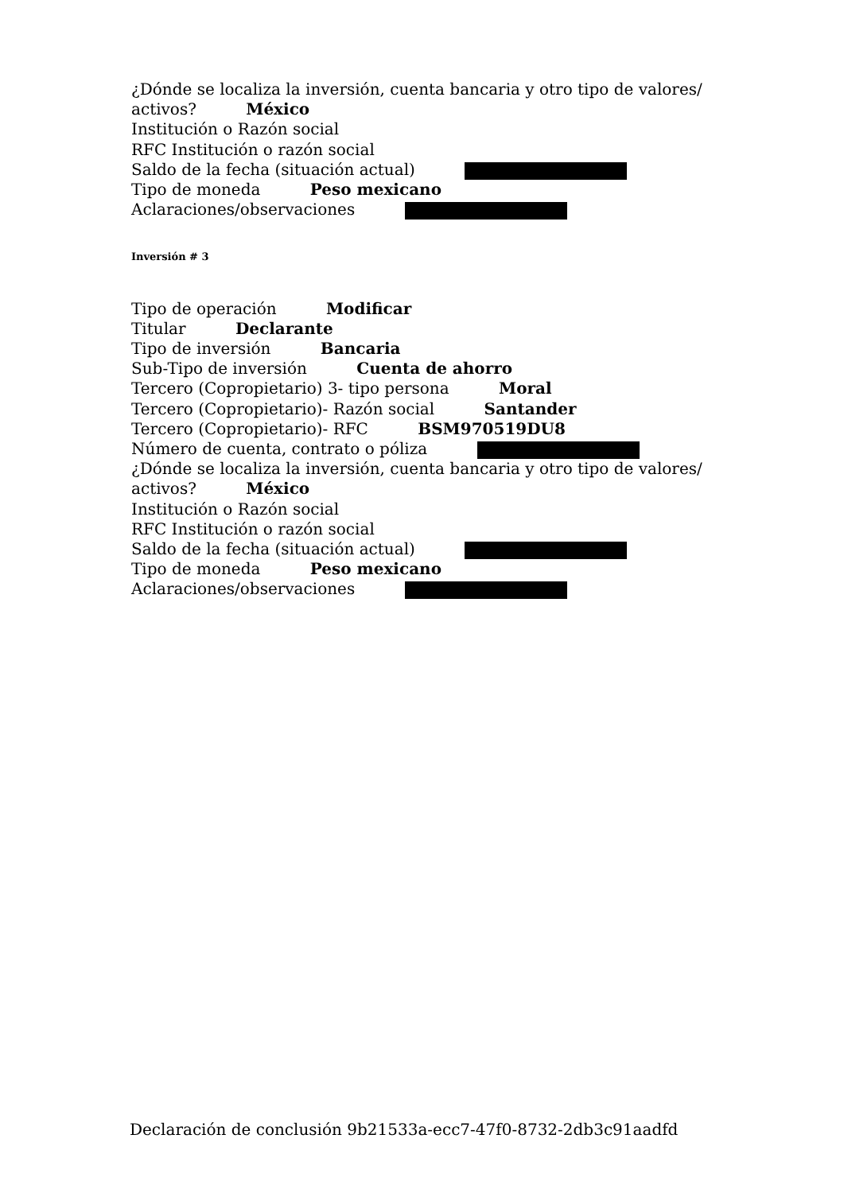¿Dónde se localiza la inversión, cuenta bancaria y otro tipo de valores/ activos? México
Institución o Razón social
RFC Institución o razón social
Saldo de la fecha (situación actual)
Tipo de moneda Peso mexicano
Aclaraciones/observaciones
Inversión # 3
Tipo de operación Modificar
Titular Declarante
Tipo de inversión Bancaria
Sub-Tipo de inversión Cuenta de ahorro
Tercero (Copropietario) 3- tipo persona Moral
Tercero (Copropietario)- Razón social Santander
Tercero (Copropietario)- RFC BSM970519DU8
Número de cuenta, contrato o póliza
¿Dónde se localiza la inversión, cuenta bancaria y otro tipo de valores/ activos? México
Institución o Razón social
RFC Institución o razón social
Saldo de la fecha (situación actual)
Tipo de moneda Peso mexicano
Aclaraciones/observaciones
Declaración de conclusión 9b21533a-ecc7-47f0-8732-2db3c91aadfd